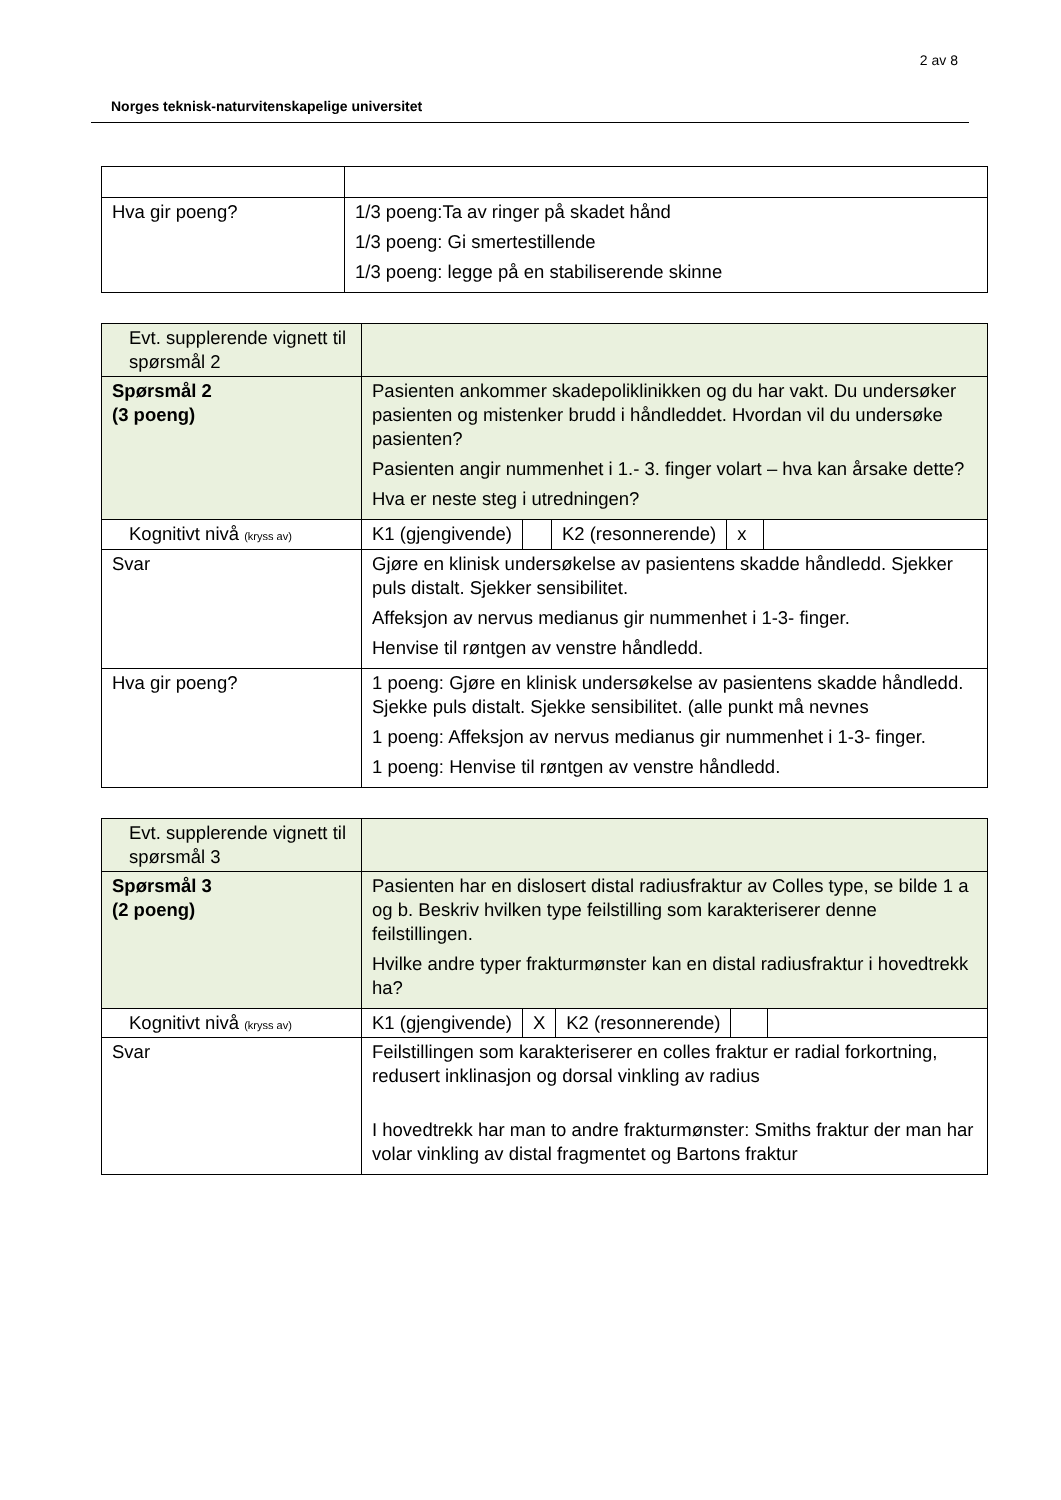2 av 8
Norges teknisk-naturvitenskapelige universitet
| Hva gir poeng? | 1/3 poeng:Ta av ringer på skadet hånd 1/3 poeng: Gi smertestillende 1/3 poeng: legge på en stabiliserende skinne |
| Evt. supplerende vignett til spørsmål 2 | |
| Spørsmål 2 (3 poeng) | Pasienten ankommer skadepoliklinikken og du har vakt. Du undersøker pasienten og mistenker brudd i håndleddet. Hvordan vil du undersøke pasienten? Pasienten angir nummenhet i 1.- 3. finger volart – hva kan årsake dette? Hva er neste steg i utredningen? |
| Kognitivt nivå (kryss av) | / K1 (gjengivende) / / K2 (resonnerende) / x / |
| Svar | Gjøre en klinisk undersøkelse av pasientens skadde håndledd. Sjekker puls distalt. Sjekker sensibilitet. Affeksjon av nervus medianus gir nummenhet i 1-3- finger. Henvise til røntgen av venstre håndledd. |
| Hva gir poeng? | 1 poeng: Gjøre en klinisk undersøkelse av pasientens skadde håndledd. Sjekke puls distalt. Sjekke sensibilitet. (alle punkt må nevnes 1 poeng: Affeksjon av nervus medianus gir nummenhet i 1-3- finger. 1 poeng: Henvise til røntgen av venstre håndledd. |
| Evt. supplerende vignett til spørsmål 3 | |
| Spørsmål 3 (2 poeng) | Pasienten har en dislosert distal radiusfraktur av Colles type, se bilde 1 a og b. Beskriv hvilken type feilstilling som karakteriserer denne feilstillingen. Hvilke andre typer frakturmønster kan en distal radiusfraktur i hovedtrekk ha? |
| Kognitivt nivå (kryss av) | / K1 (gjengivende) / X / K2 (resonnerende) / / |
| Svar | Feilstillingen som karakteriserer en colles fraktur er radial forkortning, redusert inklinasjon og dorsal vinkling av radius I hovedtrekk har man to andre frakturmønster: Smiths fraktur der man har volar vinkling av distal fragmentet og Bartons fraktur |